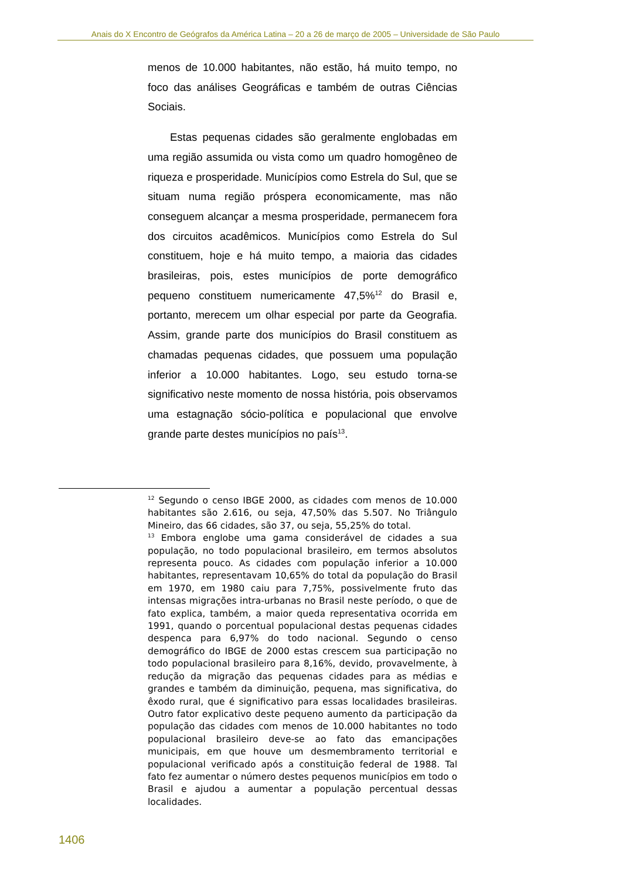Anais do X Encontro de Geógrafos da América Latina – 20 a 26 de março de 2005 – Universidade de São Paulo
menos de 10.000 habitantes, não estão, há muito tempo, no foco das análises Geográficas e também de outras Ciências Sociais.
Estas pequenas cidades são geralmente englobadas em uma região assumida ou vista como um quadro homogêneo de riqueza e prosperidade. Municípios como Estrela do Sul, que se situam numa região próspera economicamente, mas não conseguem alcançar a mesma prosperidade, permanecem fora dos circuitos acadêmicos. Municípios como Estrela do Sul constituem, hoje e há muito tempo, a maioria das cidades brasileiras, pois, estes municípios de porte demográfico pequeno constituem numericamente 47,5%<sup>12</sup> do Brasil e, portanto, merecem um olhar especial por parte da Geografia. Assim, grande parte dos municípios do Brasil constituem as chamadas pequenas cidades, que possuem uma população inferior a 10.000 habitantes. Logo, seu estudo torna-se significativo neste momento de nossa história, pois observamos uma estagnação sócio-política e populacional que envolve grande parte destes municípios no país<sup>13</sup>.
<sup>12</sup> Segundo o censo IBGE 2000, as cidades com menos de 10.000 habitantes são 2.616, ou seja, 47,50% das 5.507. No Triângulo Mineiro, das 66 cidades, são 37, ou seja, 55,25% do total.
<sup>13</sup> Embora englobe uma gama considerável de cidades a sua população, no todo populacional brasileiro, em termos absolutos representa pouco. As cidades com população inferior a 10.000 habitantes, representavam 10,65% do total da população do Brasil em 1970, em 1980 caiu para 7,75%, possivelmente fruto das intensas migrações intra-urbanas no Brasil neste período, o que de fato explica, também, a maior queda representativa ocorrida em 1991, quando o porcentual populacional destas pequenas cidades despenca para 6,97% do todo nacional. Segundo o censo demográfico do IBGE de 2000 estas crescem sua participação no todo populacional brasileiro para 8,16%, devido, provavelmente, à redução da migração das pequenas cidades para as médias e grandes e também da diminuição, pequena, mas significativa, do êxodo rural, que é significativo para essas localidades brasileiras. Outro fator explicativo deste pequeno aumento da participação da população das cidades com menos de 10.000 habitantes no todo populacional brasileiro deve-se ao fato das emancipações municipais, em que houve um desmembramento territorial e populacional verificado após a constituição federal de 1988. Tal fato fez aumentar o número destes pequenos municípios em todo o Brasil e ajudou a aumentar a população percentual dessas localidades.
1406